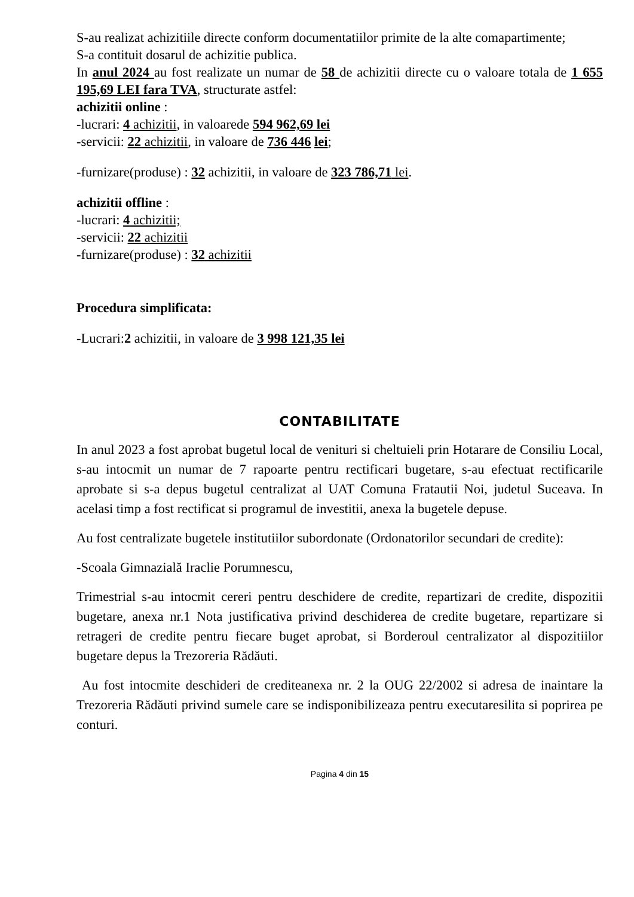S-au realizat achizitiile directe conform documentatiilor primite de la alte comapartimente;
S-a contituit dosarul de achizitie publica.
In anul 2024 au fost realizate un numar de 58 de achizitii directe cu o valoare totala de 1 655 195,69 LEI fara TVA, structurate astfel:
achizitii online :
-lucrari: 4 achizitii, in valoarede 594 962,69 lei
-servicii: 22 achizitii, in valoare de 736 446 lei;
-furnizare(produse) : 32 achizitii, in valoare de 323 786,71 lei.
achizitii offline :
-lucrari: 4 achizitii;
-servicii: 22 achizitii
-furnizare(produse) : 32 achizitii
Procedura simplificata:
-Lucrari:2 achizitii, in valoare de 3 998 121,35 lei
CONTABILITATE
In anul 2023 a fost aprobat bugetul local de venituri si cheltuieli prin Hotarare de Consiliu Local, s-au intocmit un numar de 7 rapoarte pentru rectificari bugetare, s-au efectuat rectificarile aprobate si s-a depus bugetul centralizat al UAT Comuna Fratautii Noi, judetul Suceava. In acelasi timp a fost rectificat si programul de investitii, anexa la bugetele depuse.
Au fost centralizate bugetele institutiilor subordonate (Ordonatorilor secundari de credite):
-Scoala Gimnazială Iraclie Porumnescu,
Trimestrial s-au intocmit cereri pentru deschidere de credite, repartizari de credite, dispozitii bugetare, anexa nr.1 Nota justificativa privind deschiderea de credite bugetare, repartizare si retrageri de credite pentru fiecare buget aprobat, si Borderoul centralizator al dispozitiilor bugetare depus la Trezoreria Rădăuti.
Au fost intocmite deschideri de crediteanexa nr. 2 la OUG 22/2002 si adresa de inaintare la Trezoreria Rădăuti privind sumele care se indisponibilizeaza pentru executaresilita si poprirea pe conturi.
Pagina 4 din 15